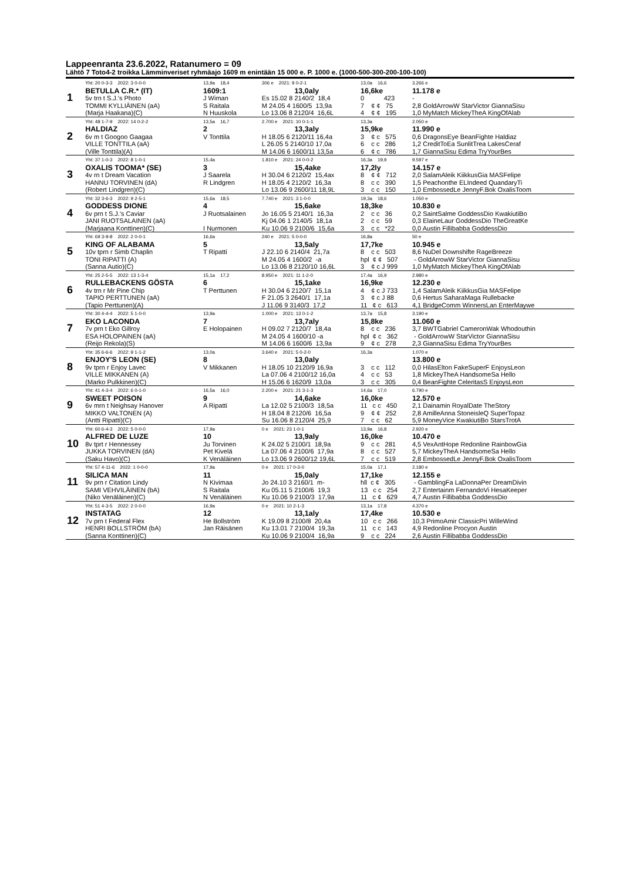Lappeenranta 23.6.2022, Ratanumero = 09
Lähtö 7 Toto4-2 troikka Lämminveriset ryhmäajo 1609 m enintään 15 000 e. P. 1000 e. (1000-500-300-200-100-100)
| 1 | Yht: 20 0-3-3 2022: 3 0-0-0 BETULLA C.R.* (IT) 5v trn t S.J.'s Photo TOMMI KYLLIÄINEN (aA) (Marja Haakana)(C) | 13,9a 18,4 1609:1 J Wiman S Raitala N Huuskola | 306 e 2021: 9 0-2-1 13,0aly Es 15.02 8 2140/2 18,4 M 24.05 4 1600/5 13,9a Lo 13.06 8 2120/4 16,6L | 13,0a 16,6 16,6ke 0 423 7 ¢ ¢ 75 4 ¢ ¢ 195 | 3.266 e 11.178 e - 2,8 GoldArrowW StarVictor GiannaSisu 1,0 MyMatch MickeyTheA KingOfAlab |
| 2 | Yht: 48 1-7-9 2022: 14 0-2-2 HALDIAZ 6v m t Googoo Gaagaa VILLE TONTTILA (aA) (Ville Tonttila)(A) | 13,5a 16,7 2 V Tonttila | 2.700 e 2021: 10 0-1-1 13,3aly H 18.05 6 2120/11 16,4a L 26.05 5 2140/10 17,0a M 14.06 6 1600/11 13,5a | 13,3a 15,9ke 3 ¢ c 575 6 c c 286 6 ¢ c 786 | 2.050 e 11.990 e 0,6 DragonsEye BeanFighte Haldiaz 1,2 CreditToEa SunlitTrea LakesCeraf 1,7 GiannaSisu Edima TryYourBes |
| 3 | Yht: 37 1-0-3 2022: 8 1-0-1 OXALIS TOOMA* (SE) 4v rn t Dream Vacation HANNU TORVINEN (dA) (Robert Lindgren)(C) | 15,4a 3 J Saarela R Lindgren | 1.810 e 2021: 24 0-0-2 15,4ake H 30.04 6 2120/2 15,4ax H 18.05 4 2120/2 16,3a Lo 13.06 9 2600/11 18,9L | 16,3a 19,9 17,2ly 8 ¢ ¢ 712 8 c c 390 3 c c 150 | 9.597 e 14.157 e 2,0 SalamAleik KiikkusGia MASFelipe 1,5 Peachonthe ELIndeed QuandaryTi 1,0 EmbossedLe JennyF.Bok OxalisToom |
| 4 | Yht: 32 3-6-3 2022: 9 2-5-1 GODDESS DIONE 6v prn t S.J.'s Caviar JANI RUOTSALAINEN (aA) (Marjaana Konttinen)(C) | 15,6a 18,5 4 J Ruotsalainen I Nurmonen | 7.740 e 2021: 3 1-0-0 15,6ake Jo 16.05 5 2140/1 16,3a Kj 04.06 1 2140/5 18,1a Ku 10.06 9 2100/6 15,6a | 19,3a 18,6 18,3ke 2 c c 36 2 c c 59 3 c c *22 | 1.050 e 10.830 e 0,2 SaintSalme GoddessDio KwakiutiBo 0,3 ElaineLaur GoddessDio TheGreatKe 0,0 Austin Fillibabba GoddessDio |
| 5 | Yht: 69 3-9-8 2022: 2 0-0-1 KING OF ALABAMA 10v tprn r Simb Chaplin TONI RIPATTI (A) (Sanna Autio)(C) | 16,6a 5 T Ripatti | 240 e 2021: 5 0-0-0 13,5aly J 22.10 6 2140/4 21,7a M 24.05 4 1600/2 -a Lo 13.06 8 2120/10 16,6L | 16,8a 17,7ke 8 c c 503 hpl ¢ ¢ 507 3 ¢ c J 999 | 50 e 10.945 e 8,6 NuDel Downshifte RageBreeze - GoldArrowW StarVictor GiannaSisu 1,0 MyMatch MickeyTheA KingOfAlab |
| 6 | Yht: 25 2-5-5 2022: 13 1-3-4 RULLEBACKENS GÖSTA 4v trn r Mr Pine Chip TAPIO PERTTUNEN (aA) (Tapio Perttunen)(A) | 15,1a 17,2 6 T Perttunen | 8.950 e 2021: 11 1-2-0 15,1ake H 30.04 6 2120/7 15,1a F 21.05 3 2640/1 17,1a J 11.06 9 3140/3 17,2 | 17,4a 16,9 16,9ke 4 ¢ c J 733 3 ¢ c J 88 11 ¢ c 613 | 2.980 e 12.230 e 1,4 SalamAleik KiikkusGia MASFelipe 0,6 Hertus SaharaMaga Rullebacke 4,1 BridgeComm WinnersLan EnterMaywe |
| 7 | Yht: 30 4-4-4 2022: 5 1-0-0 EKO LACONDA 7v prn t Eko Gillroy ESA HOLOPAINEN (aA) (Reijo Rekola)(S) | 13,9a 7 E Holopainen | 1.000 e 2021: 13 0-1-2 13,7aly H 09.02 7 2120/7 18,4a M 24.05 4 1600/10 -a M 14.06 6 1600/6 13,9a | 13,7a 15,8 15,8ke 8 c c 236 hpl ¢ c 362 9 ¢ c 278 | 3.190 e 11.060 e 3,7 BWTGabriel CameronWak Whodouthin - GoldArrowW StarVictor GiannaSisu 2,3 GiannaSisu Edima TryYourBes |
| 8 | Yht: 35 6-6-6 2022: 9 1-1-2 ENJOY'S LEON (SE) 9v tprn r Enjoy Lavec VILLE MIKKANEN (A) (Marko Pulkkinen)(C) | 13,0a 8 V Mikkanen | 3.640 e 2021: 5 0-2-0 13,0aly H 18.05 10 2120/9 16,9a La 07.06 4 2100/12 16,0a H 15.06 6 1620/9 13,0a | 16,3a 3 c c 112 4 c c 53 3 c c 305 | 1.070 e 13.800 e 0,0 HilasElton FakeSuperF EnjoysLeon 1,8 MickeyTheA HandsomeSa Hello 0,4 BeanFighte CeleritasS EnjoysLeon |
| 9 | Yht: 41 4-3-4 2022: 6 0-1-0 SWEET POISON 6v mrn t Neighsay Hanover MIKKO VALTONEN (A) (Antti Ripatti)(C) | 16,5a 16,0 9 A Ripatti | 2.200 e 2021: 21 3-1-3 14,6ake La 12.02 5 2100/3 18,5a H 18.04 8 2120/6 16,5a Su 16.06 8 2120/4 25,9 | 14,6a 17,0 16,0ke 11 c c 450 9 ¢ ¢ 252 7 c c 62 | 6.790 e 12.570 e 2,1 Dainamin RoyalDate TheStory 2,8 AmilleAnna StoneisleQ SuperTopaz 5,9 MoneyVice KwakiutiBo StarsTrotA |
| 10 | Yht: 60 6-4-3 2022: 5 0-0-0 ALFRED DE LUZE 8v tprt r Hennessey JUKKA TORVINEN (dA) (Saku Havo)(C) | 17,9a 10 Ju Torvinen Pet Kivelä K Venäläinen | 0 e 2021: 23 1-0-1 13,9aly K 24.02 5 2100/1 18,9a La 07.06 4 2100/6 17,9a Lo 13.06 9 2600/12 19,6L | 13,9a 16,8 16,0ke 9 c c 281 8 c c 527 7 c c 519 | 2.920 e 10.470 e 4,5 VexAntHope Redonline RainbowGia 5,7 MickeyTheA HandsomeSa Hello 2,8 EmbossedLe JennyF.Bok OxalisToom |
| 11 | Yht: 57 4-11-6 2022: 1 0-0-0 SILICA MAN 9v prn r Citation Lindy SAMI VEHVILÄINEN (bA) (Niko Venäläinen)(C) | 17,9a 11 N Kivimaa S Raitala N Venäläinen | 0 e 2021: 17 0-3-0 15,0aly Jo 24.10 3 2160/1 m- Ku 05.11 5 2100/6 19,3 Ku 10.06 9 2100/3 17,9a | 15,0a 17,1 17,1ke hll c ¢ 305 13 c c 254 11 c ¢ 629 | 2.180 e 12.155 e - GamblingFa LaDonnaPer DreamDivin 2,7 Entertainm FernandoVi HesaKeeper 4,7 Austin Fillibabba GoddessDio |
| 12 | Yht: 51 4-3-5 2022: 2 0-0-0 INSTATAG 7v prn t Federal Flex HENRI BOLLSTRÖM (bA) (Sanna Konttinen)(C) | 16,9a 12 He Bollström Jan Räisänen | 0 e 2021: 10 2-1-3 13,1aly K 19.09 8 2100/8 20,4a Ku 13.01 7 2100/4 19,3a Ku 10.06 9 2100/4 16,9a | 13,1a 17,8 17,4ke 10 c c 266 11 c c 143 9 c c 224 | 4.370 e 10.530 e 10,3 PrimoAmir ClassicPri WilleWind 4,9 Redonline Procyon Austin 2,6 Austin Fillibabba GoddessDio |